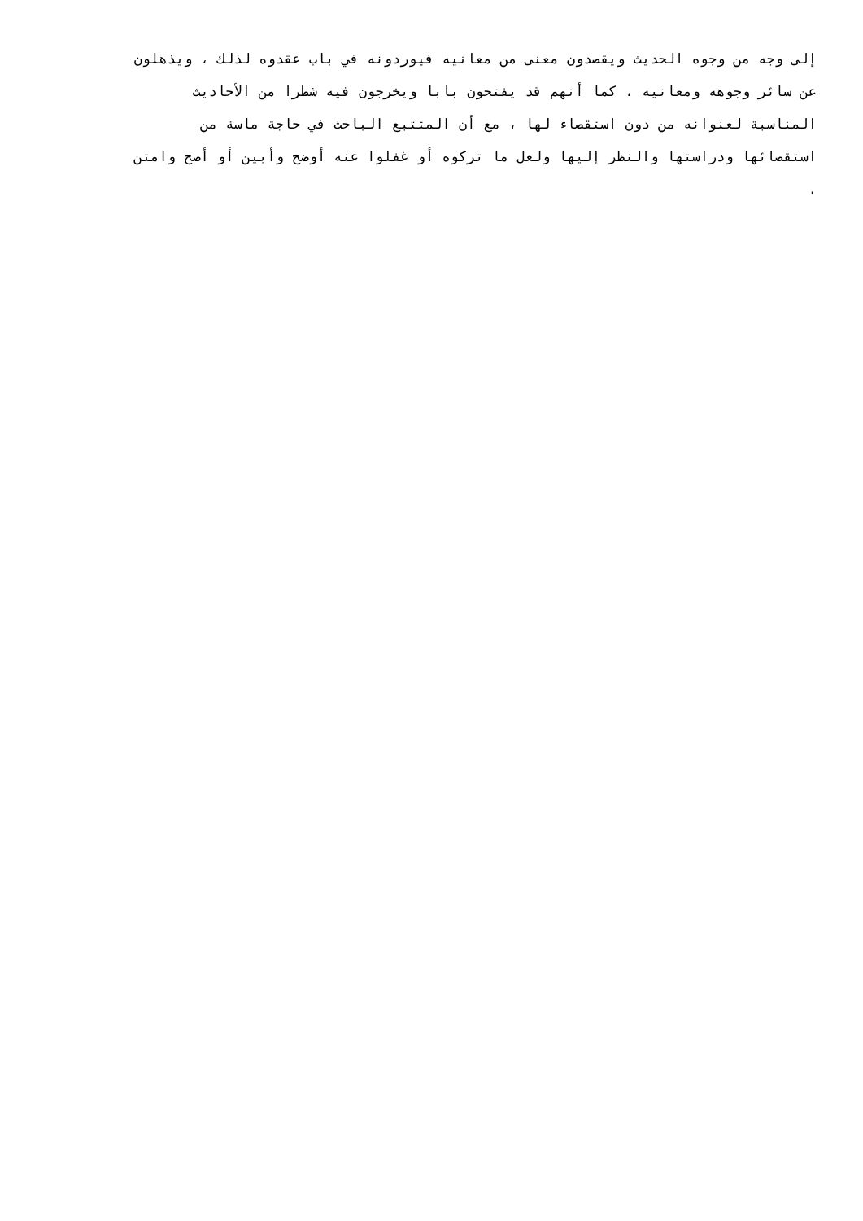إلى وجه من وجوه الحديث ويقصدون معنى من معانيه فيوردونه في باب عقدوه لذلك ، ويذهلون
عن سائر وجوهه ومعانيه ، كما أنهم قد يفتحون بابا ويخرجون فيه شطرا من الأحاديث
المناسبة لعنوانه من دون استقصاء لها ، مع أن المتتبع الباحث في حاجة ماسة من
استقصائها ودراستها والنظر إليها ولعل ما تركوه أو غفلوا عنه أوضح وأبين أو أصح وامتن
.